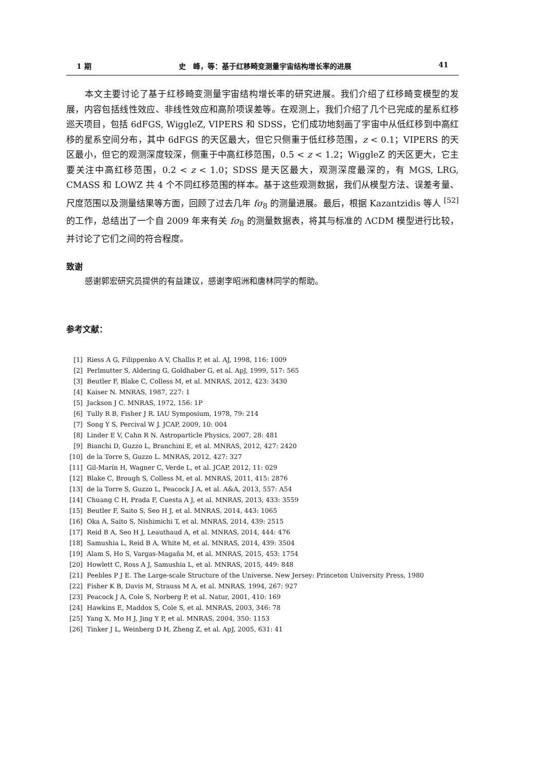1 期 史　峰，等：基于红移畸变测量宇宙结构增长率的进展 41
本文主要讨论了基于红移畸变测量宇宙结构增长率的研究进展。我们介绍了红移畸变模型的发展，内容包括线性效应、非线性效应和高阶项误差等。在观测上，我们介绍了几个已完成的星系红移巡天项目，包括 6dFGS, WiggleZ, VIPERS 和 SDSS，它们成功地刻画了宇宙中从低红移到中高红移的星系空间分布，其中 6dFGS 的天区最大，但它只侧重于低红移范围，z < 0.1；VIPERS 的天区最小，但它的观测深度较深，侧重于中高红移范围，0.5 < z < 1.2；WiggleZ 的天区更大，它主要关注中高红移范围，0.2 < z < 1.0；SDSS 是天区最大，观测深度最深的，有 MGS, LRG, CMASS 和 LOWZ 共 4 个不同红移范围的样本。基于这些观测数据，我们从模型方法、误差考量、尺度范围以及测量结果等方面，回顾了过去几年 fσ<sub>8</sub> 的测量进展。最后，根据 Kazantzidis 等人 <sup>[52]</sup> 的工作，总结出了一个自 2009 年来有关 fσ<sub>8</sub> 的测量数据表，将其与标准的 ΛCDM 模型进行比较，并讨论了它们之间的符合程度。
致谢
感谢郭宏研究员提供的有益建议，感谢李昭洲和唐林同学的帮助。
参考文献：
| [1] | Riess A G, Filippenko A V, Challis P, et al. AJ, 1998, 116: 1009 |
| [2] | Perlmutter S, Aldering G, Goldhaber G, et al. ApJ, 1999, 517: 565 |
| [3] | Beutler F, Blake C, Colless M, et al. MNRAS, 2012, 423: 3430 |
| [4] | Kaiser N. MNRAS, 1987, 227: 1 |
| [5] | Jackson J C. MNRAS, 1972, 156: 1P |
| [6] | Tully R B, Fisher J R. IAU Symposium, 1978, 79: 214 |
| [7] | Song Y S, Percival W J. JCAP, 2009, 10: 004 |
| [8] | Linder E V, Cahn R N. Astroparticle Physics, 2007, 28: 481 |
| [9] | Bianchi D, Guzzo L, Branchini E, et al. MNRAS, 2012, 427: 2420 |
| [10] | de la Torre S, Guzzo L. MNRAS, 2012, 427: 327 |
| [11] | Gil-Marín H, Wagner C, Verde L, et al. JCAP, 2012, 11: 029 |
| [12] | Blake C, Brough S, Colless M, et al. MNRAS, 2011, 415: 2876 |
| [13] | de la Torre S, Guzzo L, Peacock J A, et al. A&A, 2013, 557: A54 |
| [14] | Chuang C H, Prada F, Cuesta A J, et al. MNRAS, 2013, 433: 3559 |
| [15] | Beutler F, Saito S, Seo H J, et al. MNRAS, 2014, 443: 1065 |
| [16] | Oka A, Saito S, Nishimichi T, et al. MNRAS, 2014, 439: 2515 |
| [17] | Reid B A, Seo H J, Leauthaud A, et al. MNRAS, 2014, 444: 476 |
| [18] | Samushia L, Reid B A, White M, et al. MNRAS, 2014, 439: 3504 |
| [19] | Alam S, Ho S, Vargas-Magaña M, et al. MNRAS, 2015, 453: 1754 |
| [20] | Howlett C, Ross A J, Samushia L, et al. MNRAS, 2015, 449: 848 |
| [21] | Peebles P J E. The Large-scale Structure of the Universe. New Jersey: Princeton University Press, 1980 |
| [22] | Fisher K B, Davis M, Strauss M A, et al. MNRAS, 1994, 267: 927 |
| [23] | Peacock J A, Cole S, Norberg P, et al. Natur, 2001, 410: 169 |
| [24] | Hawkins E, Maddox S, Cole S, et al. MNRAS, 2003, 346: 78 |
| [25] | Yang X, Mo H J, Jing Y P, et al. MNRAS, 2004, 350: 1153 |
| [26] | Tinker J L, Weinberg D H, Zheng Z, et al. ApJ, 2005, 631: 41 |